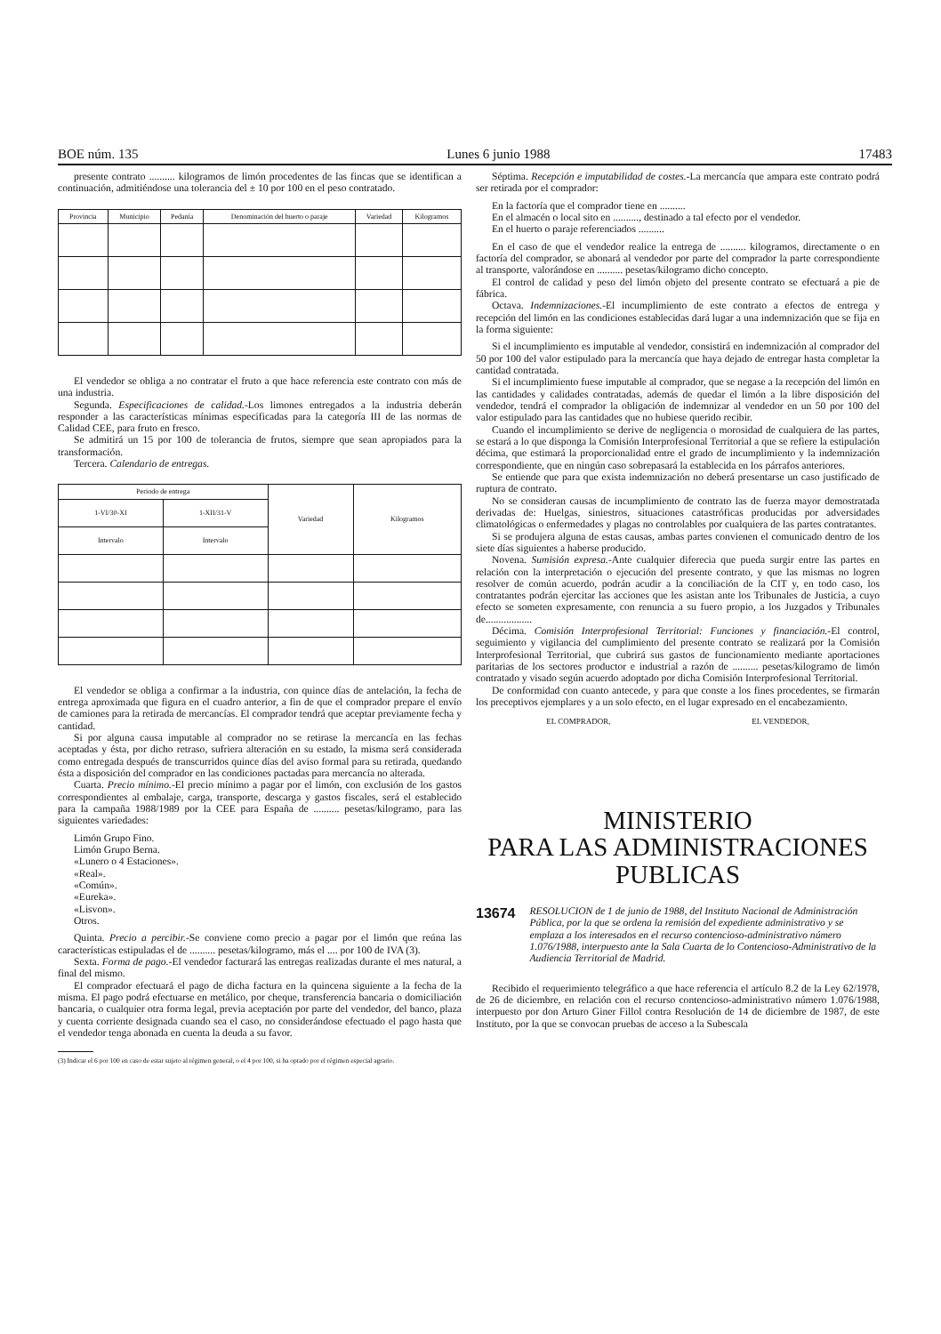BOE núm. 135 Lunes 6 junio 1988 17483
presente contrato .......... kilogramos de limón procedentes de las fincas que se identifican a continuación, admitiéndose una tolerancia del ± 10 por 100 en el peso contratado.
| Provincia | Municipio | Pedanía | Denominación del huerto o paraje | Variedad | Kilogramos |
| --- | --- | --- | --- | --- | --- |
El vendedor se obliga a no contratar el fruto a que hace referencia este contrato con más de una industria.
Segunda. Especificaciones de calidad.-Los limones entregados a la industria deberán responder a las características mínimas especificadas para la categoría III de las normas de Calidad CEE, para fruto en fresco.
Se admitirá un 15 por 100 de tolerancia de frutos, siempre que sean apropiados para la transformación.
Tercera. Calendario de entregas.
| Periodo de entrega | | Variedad | Kilogramos |
| --- | --- | --- | --- |
| 1-VI/30-XI | 1-XII/31-V | | |
| Intervalo | Intervalo | | |
El vendedor se obliga a confirmar a la industria, con quince días de antelación, la fecha de entrega aproximada que figura en el cuadro anterior, a fin de que el comprador prepare el envío de camiones para la retirada de mercancías. El comprador tendrá que aceptar previamente fecha y cantidad.
Si por alguna causa imputable al comprador no se retirase la mercancía en las fechas aceptadas y ésta, por dicho retraso, sufriera alteración en su estado, la misma será considerada como entregada después de transcurridos quince días del aviso formal para su retirada, quedando ésta a disposición del comprador en las condiciones pactadas para mercancía no alterada.
Cuarta. Precio mínimo.-El precio mínimo a pagar por el limón, con exclusión de los gastos correspondientes al embalaje, carga, transporte, descarga y gastos fiscales, será el establecido para la campaña 1988/1989 por la CEE para España de .......... pesetas/kilogramo, para las siguientes variedades:
Limón Grupo Fino.
Limón Grupo Berna.
«Lunero o 4 Estaciones».
«Real».
«Común».
«Eureka».
«Lisvon».
Otros.
Quinta. Precio a percibir.-Se conviene como precio a pagar por el limón que reúna las características estipuladas el de .......... pesetas/kilogramo, más el .... por 100 de IVA (3).
Sexta. Forma de pago.-El vendedor facturará las entregas realizadas durante el mes natural, a final del mismo.
El comprador efectuará el pago de dicha factura en la quincena siguiente a la fecha de la misma. El pago podrá efectuarse en metálico, por cheque, transferencia bancaria o domiciliación bancaria, o cualquier otra forma legal, previa aceptación por parte del vendedor, del banco, plaza y cuenta corriente designada cuando sea el caso, no considerándose efectuado el pago hasta que el vendedor tenga abonada en cuenta la deuda a su favor.
(3) Indicar el 6 por 100 en caso de estar sujeto al régimen general, o el 4 por 100, si ha optado por el régimen especial agrario.
Séptima. Recepción e imputabilidad de costes.-La mercancía que ampara este contrato podrá ser retirada por el comprador:
En la factoría que el comprador tiene en ..........
En el almacén o local sito en .........., destinado a tal efecto por el vendedor.
En el huerto o paraje referenciados ..........
En el caso de que el vendedor realice la entrega de .......... kilogramos, directamente o en factoría del comprador, se abonará al vendedor por parte del comprador la parte correspondiente al transporte, valorándose en .......... pesetas/kilogramo dicho concepto.
El control de calidad y peso del limón objeto del presente contrato se efectuará a pie de fábrica.
Octava. Indemnizaciones.-El incumplimiento de este contrato a efectos de entrega y recepción del limón en las condiciones establecidas dará lugar a una indemnización que se fija en la forma siguiente:
Si el incumplimiento es imputable al vendedor, consistirá en indemnización al comprador del 50 por 100 del valor estipulado para la mercancía que haya dejado de entregar hasta completar la cantidad contratada.
Si el incumplimiento fuese imputable al comprador, que se negase a la recepción del limón en las cantidades y calidades contratadas, además de quedar el limón a la libre disposición del vendedor, tendrá el comprador la obligación de indemnizar al vendedor en un 50 por 100 del valor estipulado para las cantidades que no hubiese querido recibir.
Cuando el incumplimiento se derive de negligencia o morosidad de cualquiera de las partes, se estará a lo que disponga la Comisión Interprofesional Territorial a que se refiere la estipulación décima, que estimará la proporcionalidad entre el grado de incumplimiento y la indemnización correspondiente, que en ningún caso sobrepasará la establecida en los párrafos anteriores.
Se entiende que para que exista indemnización no deberá presentarse un caso justificado de ruptura de contrato.
No se consideran causas de incumplimiento de contrato las de fuerza mayor demostratada derivadas de: Huelgas, siniestros, situaciones catastróficas producidas por adversidades climatológicas o enfermedades y plagas no controlables por cualquiera de las partes contratantes.
Si se produjera alguna de estas causas, ambas partes convienen el comunicado dentro de los siete días siguientes a haberse producido.
Novena. Sumisión expresa.-Ante cualquier diferecia que pueda surgir entre las partes en relación con la interpretación o ejecución del presente contrato, y que las mismas no logren resolver de común acuerdo, podrán acudir a la conciliación de la CIT y, en todo caso, los contratantes podrán ejercitar las acciones que les asistan ante los Tribunales de Justicia, a cuyo efecto se someten expresamente, con renuncia a su fuero propio, a los Juzgados y Tribunales de..................
Décima. Comisión Interprofesional Territorial: Funciones y financiación.-El control, seguimiento y vigilancia del cumplimiento del presente contrato se realizará por la Comisión Interprofesional Territorial, que cubrirá sus gastos de funcionamiento mediante aportaciones paritarias de los sectores productor e industrial a razón de .......... pesetas/kilogramo de limón contratado y visado según acuerdo adoptado por dicha Comisión Interprofesional Territorial.
De conformidad con cuanto antecede, y para que conste a los fines procedentes, se firmarán los preceptivos ejemplares y a un solo efecto, en el lugar expresado en el encabezamiento.
EL COMPRADOR, EL VENDEDOR,
MINISTERIO
PARA LAS ADMINISTRACIONES
PUBLICAS
13674 RESOLUCION de 1 de junio de 1988, del Instituto Nacional de Administración Pública, por la que se ordena la remisión del expediente administrativo y se emplaza a los interesados en el recurso contencioso-administrativo número 1.076/1988, interpuesto ante la Sala Cuarta de lo Contencioso-Administrativo de la Audiencia Territorial de Madrid.
Recibido el requerimiento telegráfico a que hace referencia el artículo 8.2 de la Ley 62/1978, de 26 de diciembre, en relación con el recurso contencioso-administrativo número 1.076/1988, interpuesto por don Arturo Giner Fillol contra Resolución de 14 de diciembre de 1987, de este Instituto, por la que se convocan pruebas de acceso a la Subescala